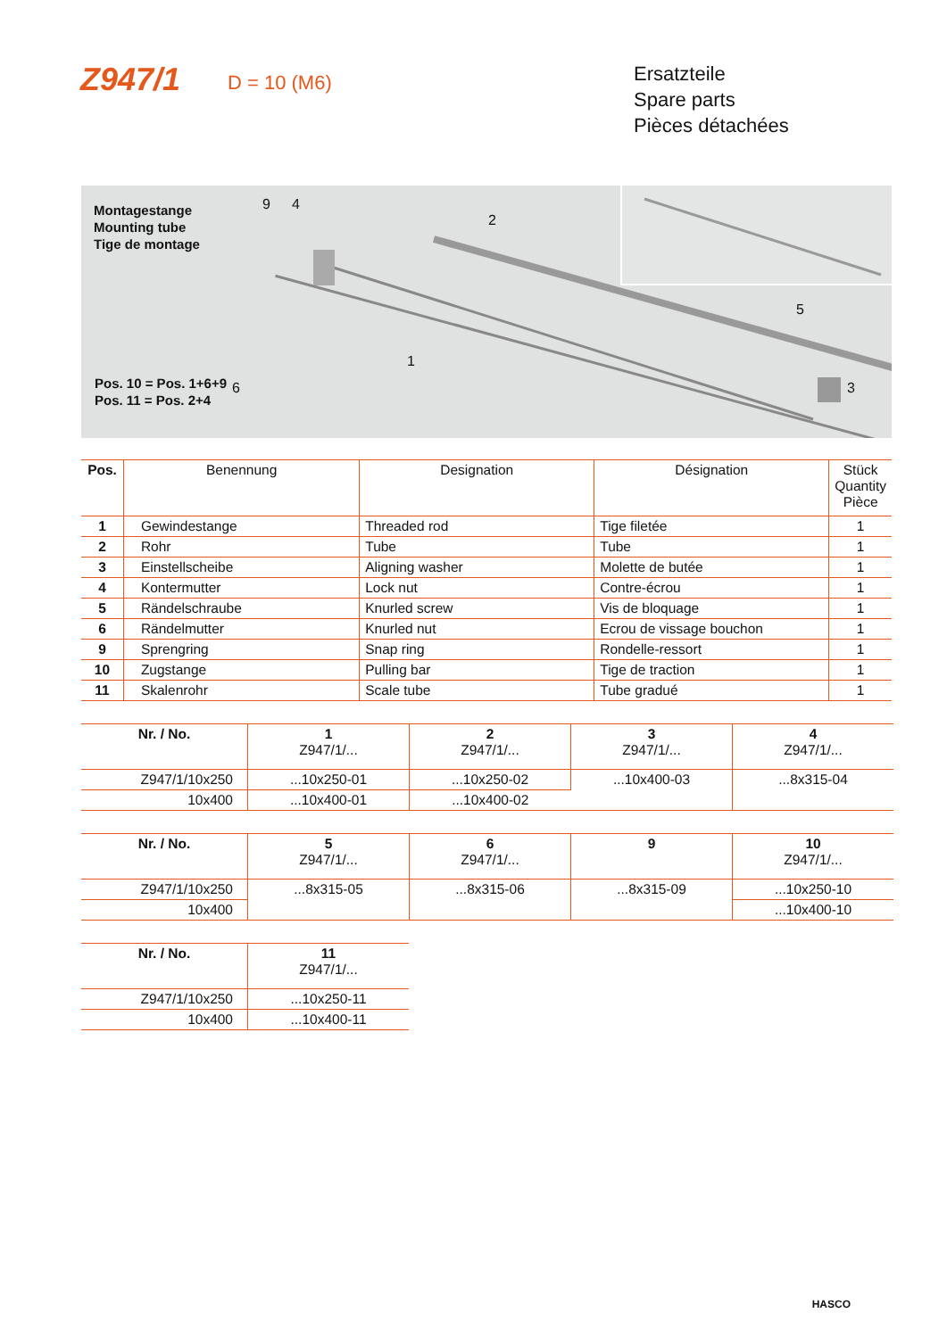Z947/1
D = 10 (M6)
Ersatzteile
Spare parts
Pièces détachées
Montagestange
Mounting tube
Tige de montage
9 4
2
6
1
5
3
Pos. 10 = Pos. 1+6+9
Pos. 11 = Pos. 2+4
| Pos. | Benennung | Designation | Désignation | Stück Quantity Pièce |
| --- | --- | --- | --- | --- |
| 1 | Gewindestange | Threaded rod | Tige filetée | 1 |
| 2 | Rohr | Tube | Tube | 1 |
| 3 | Einstellscheibe | Aligning washer | Molette de butée | 1 |
| 4 | Kontermutter | Lock nut | Contre-écrou | 1 |
| 5 | Rändelschraube | Knurled screw | Vis de bloquage | 1 |
| 6 | Rändelmutter | Knurled nut | Ecrou de vissage bouchon | 1 |
| 9 | Sprengring | Snap ring | Rondelle-ressort | 1 |
| 10 | Zugstange | Pulling bar | Tige de traction | 1 |
| 11 | Skalenrohr | Scale tube | Tube gradué | 1 |
| Nr. / No. | 1 Z947/1/... | 2 Z947/1/... | 3 Z947/1/... | 4 Z947/1/... |
| --- | --- | --- | --- | --- |
| Z947/1/10x250 | ...10x250-01 | ...10x250-02 | ...10x400-03 | ...8x315-04 |
| 10x400 | ...10x400-01 | ...10x400-02 | | |
| Nr. / No. | 5 Z947/1/... | 6 Z947/1/... | 9 | 10 Z947/1/... |
| --- | --- | --- | --- | --- |
| Z947/1/10x250 | ...8x315-05 | ...8x315-06 | ...8x315-09 | ...10x250-10 |
| 10x400 | | | | ...10x400-10 |
| Nr. / No. | 11 Z947/1/... |
| --- | --- |
| Z947/1/10x250 | ...10x250-11 |
| 10x400 | ...10x400-11 |
HASCO